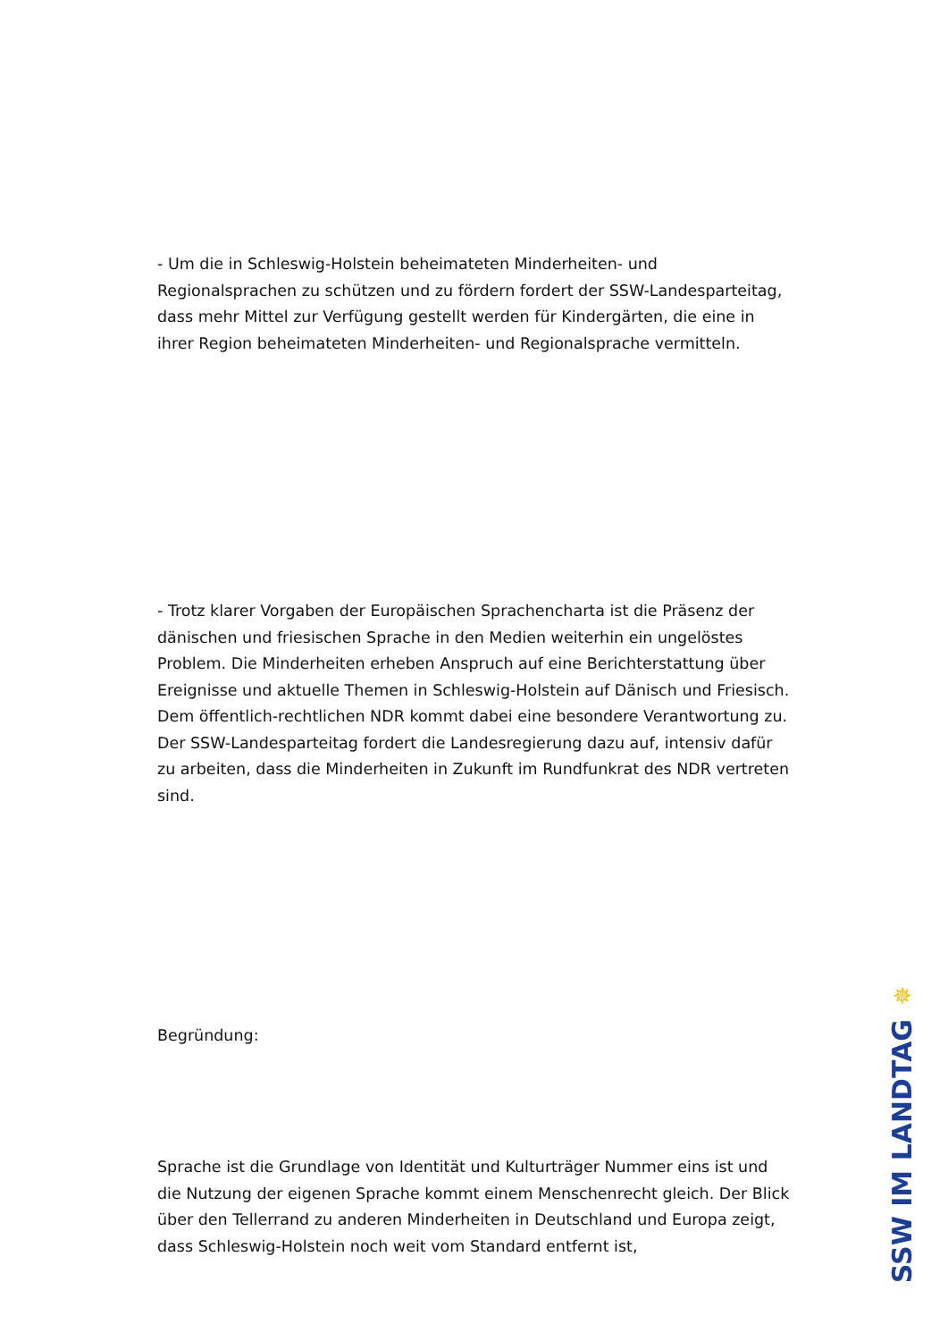- Um die in Schleswig-Holstein beheimateten Minderheiten- und Regionalsprachen zu schützen und zu fördern fordert der SSW-Landesparteitag, dass mehr Mittel zur Verfügung gestellt werden für Kindergärten, die eine in ihrer Region beheimateten Minderheiten- und Regionalsprache vermitteln.
- Trotz klarer Vorgaben der Europäischen Sprachencharta ist die Präsenz der dänischen und friesischen Sprache in den Medien weiterhin ein ungelöstes Problem. Die Minderheiten erheben Anspruch auf eine Berichterstattung über Ereignisse und aktuelle Themen in Schleswig-Holstein auf Dänisch und Friesisch. Dem öffentlich-rechtlichen NDR kommt dabei eine besondere Verantwortung zu. Der SSW-Landesparteitag fordert die Landesregierung dazu auf, intensiv dafür zu arbeiten, dass die Minderheiten in Zukunft im Rundfunkrat des NDR vertreten sind.
Begründung:
Sprache ist die Grundlage von Identität und Kulturträger Nummer eins ist und die Nutzung der eigenen Sprache kommt einem Menschenrecht gleich. Der Blick über den Tellerrand zu anderen Minderheiten in Deutschland und Europa zeigt, dass Schleswig-Holstein noch weit vom Standard entfernt ist,
✵
SSW IM LANDTAG